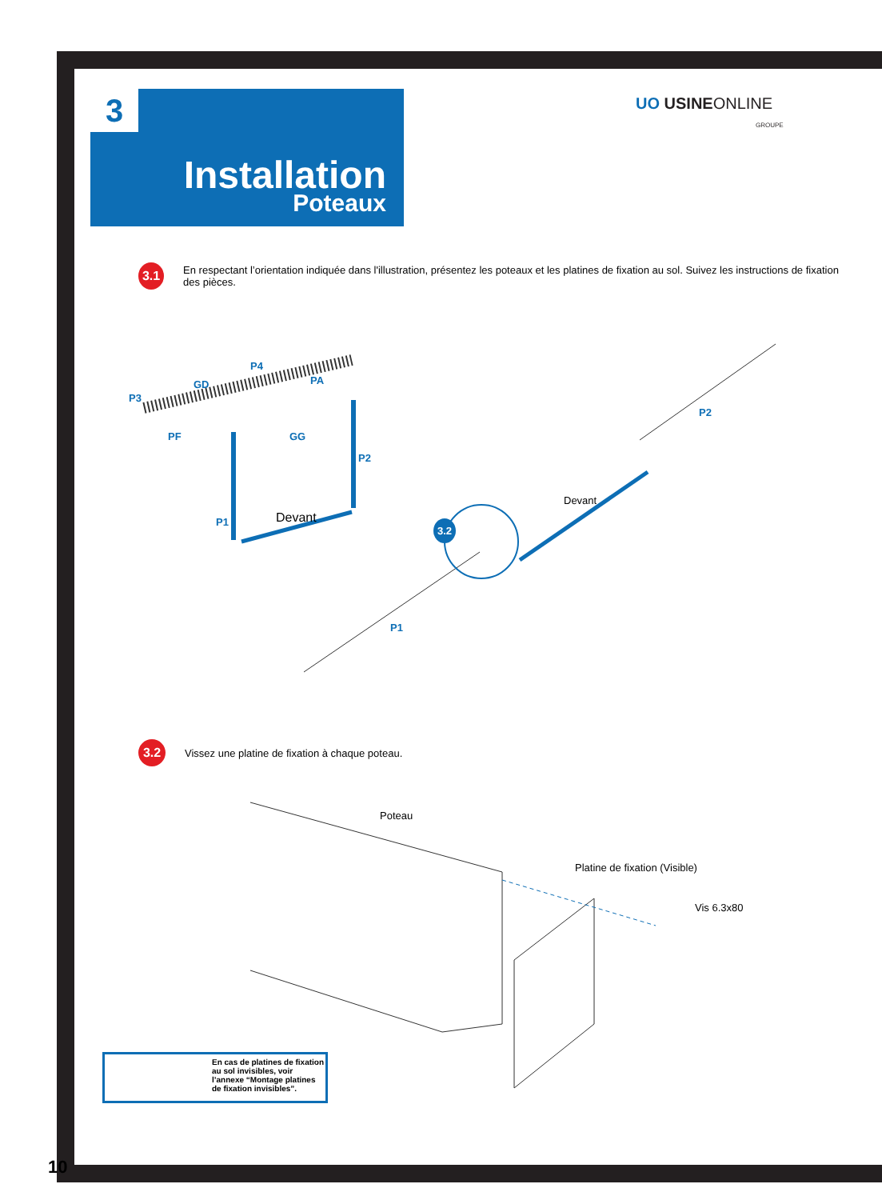Installation
Poteaux
3
UO USINEONLINE
GROUPE
3.1
En respectant l’orientation indiquée dans l'illustration, présentez les poteaux et les platines de fixation au sol. Suivez les instructions de fixation des pièces.
P3
GD
P4
PA
PF GG
P2
P1 Devant
P2
Devant
3.2
P1
3.2
Vissez une platine de fixation à chaque poteau.
Poteau
Platine de fixation (Visible)
Vis 6.3x80
En cas de platines de fixation au sol invisibles, voir l’annexe “Montage platines de fixation invisibles”.
10